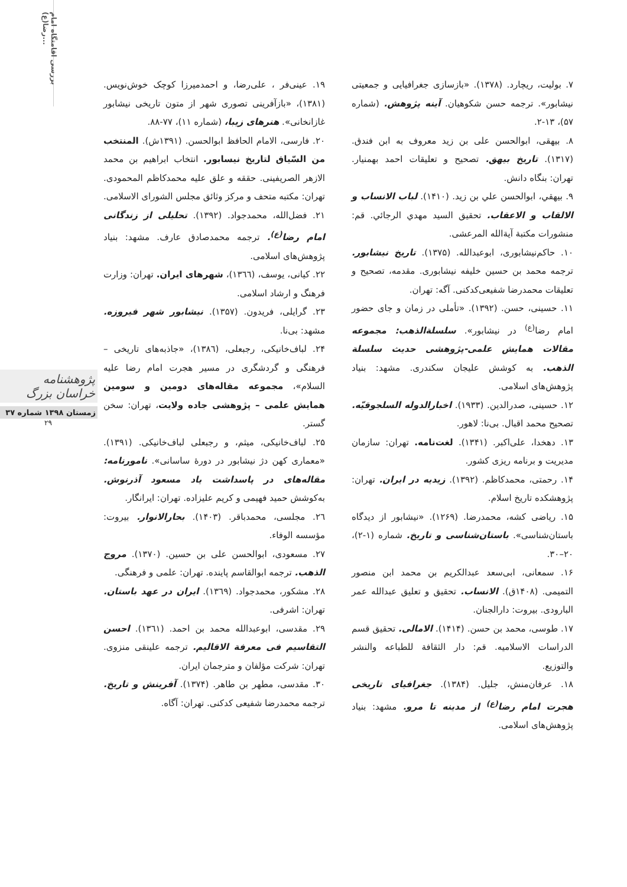بررسی اقامتگاه امام رضا(ع)...
پژوهشنامه خراسان بزرگ
زمستان ۱۳۹۸ شماره ۳۷
۲۹
۷. بولیت، ریچارد. (۱۳۷۸). «بازسازی جغرافیایی و جمعیتی نیشابور». ترجمه حسن شکوهیان. آینه پژوهش. (شماره ۵۷)، ۱۳-۲.
۸. بیهقی، ابوالحسن علی بن زید معروف به ابن فندق. (۱۳۱۷). تاریخ بیهق. تصحیح و تعلیقات احمد بهمنیار. تهران: بنگاه دانش.
۹. بيهقي، ابوالحسن علي بن زيد. (۱۴۱۰). لباب الانساب و الالقاب و الاعقاب. تحقيق السيد مهدي الرجائي. قم: منشورات مكتبة آيةالله المرعشى.
۱۰. حاکم‌نیشابوری، ابوعبدالله. (۱۳۷۵). تاریخ نیشابور. ترجمه محمد بن حسین خلیفه نیشابوری. مقدمه، تصحیح و تعلیقات محمدرضا شفیعی‌کدکنی. آگه: تهران.
۱۱. حسینی، حسن. (۱۳۹۲). «تأملی در زمان و جای حضور امام رضا<sup>(ع)</sup> در نیشابور». سلسلة‌الذهب: مجموعه مقالات همایش علمی-پژوهشی حدیث سلسلة الذهب. به کوشش علیجان سکندری. مشهد: بنیاد پژوهش‌های اسلامی.
۱۲. حسینی، صدرالدین. (۱۹۳۳). اخبارالدوله السلجوقیّه. تصحیح محمد اقبال. بی‌نا: لاهور.
۱۳. دهخدا، علی‌اکبر. (۱۳۴۱). لغت‌نامه. تهران: سازمان مدیریت و برنامه ریزی کشور.
۱۴. رحمتی، محمدکاظم. (۱۳۹۲). زیدیه در ایران. تهران: پژوهشکده تاریخ اسلام.
۱۵. ریاضی کشه، محمدرضا. (۱۲۶۹). «نیشابور از دیدگاه باستان‌شناسی». باستان‌شناسی و تاریخ. شماره (۱-۲)، ۲۰–۳۰.
۱۶. سمعانی، ابی‌سعد عبدالکریم بن محمد ابن منصور التمیمی. (۱۴۰۸ق). الانساب. تحقیق و تعلیق عبدالله عمر البارودی. بیروت: دارالجنان.
۱۷. طوسی، محمد بن حسن. (۱۴۱۴). الامالی. تحقیق قسم الدراسات الاسلامیه. قم: دار الثقافة للطباعه والنشر والتوزیع.
۱۸. عرفان‌منش، جلیل. (۱۳۸۴). جغرافیای تاریخی هجرت امام رضا<sup>(ع)</sup> از مدینه تا مرو. مشهد: بنیاد پژوهش‌های اسلامی.
۱۹. عینی‌فر ، علی‌رضا، و احمدمیرزا کوچک خوش‌نویس. (۱۳۸۱)، «بازآفرینی تصوری شهر از متون تاریخی نیشابور غازانخانی». هنرهای زیبا، (شماره ۱۱)، ۷۷-۸۸.
۲۰. فارسی، الامام الحافظ ابوالحسن. (۱۳۹۱ش). المنتخب من السّیاق لتاریخ نیسابور. انتخاب ابراهیم بن محمد الازهر الصریفینی. حققه و علق علیه محمدکاظم المحمودی. تهران: مکتبه متحف و مرکز وثائق مجلس الشورای الاسلامی.
۲۱. فضل‌الله، محمدجواد. (۱۳۹۲). تحلیلی از زندگانی امام رضا<sup>(ع)</sup>. ترجمه محمدصادق عارف. مشهد: بنیاد پژوهش‌های اسلامی.
۲۲. کیانی، یوسف، (۱۳٦٦)، شهرهای ایران. تهران: وزارت فرهنگ و ارشاد اسلامی.
۲۳. گرایلی، فریدون. (۱۳۵۷). نیشابور شهر فیروزه. مشهد: بی‌نا.
۲۴. لباف‌خانیکی، رجبعلی، (۱۳۸٦)، «جاذبه‌های تاریخی – فرهنگی و گردشگری در مسیر هجرت امام رضا علیه السلام»، مجموعه مقاله‌های دومین و سومین همایش علمی – پژوهشی جاده ولایت، تهران: سخن گستر.
۲۵. لباف‌خانیکی، میثم، و رجبعلی لباف‌خانیکی. (۱۳۹۱). «معماری کهن دژ نیشابور در دورهٔ ساسانی». نامورنامه: مقاله‌های در پاسداشت یاد مسعود آذرنوش. به‌کوشش حمید فهیمی و کریم علیزاده. تهران: ایرانگار.
۲٦. مجلسی، محمدباقر. (۱۴۰۳). بحارالانوار. بیروت: مؤسسه الوفاء.
۲۷. مسعودی، ابوالحسن علی بن حسین. (۱۳۷۰). مروج الذهب. ترجمه ابوالقاسم پاینده. تهران: علمی و فرهنگی.
۲۸. مشکور، محمدجواد. (۱۳٦۹). ایران در عهد باستان. تهران: اشرفی.
۲۹. مقدسی، ابوعبدالله محمد بن احمد. (۱۳٦۱). احسن التقاسیم فی معرفة الاقالیم. ترجمه علینقی منزوی. تهران: شرکت مؤلفان و مترجمان ایران.
۳۰. مقدسی، مطهر بن طاهر. (۱۳۷۴). آفرینش و تاریخ. ترجمه محمدرضا شفیعی کدکنی. تهران: آگاه.